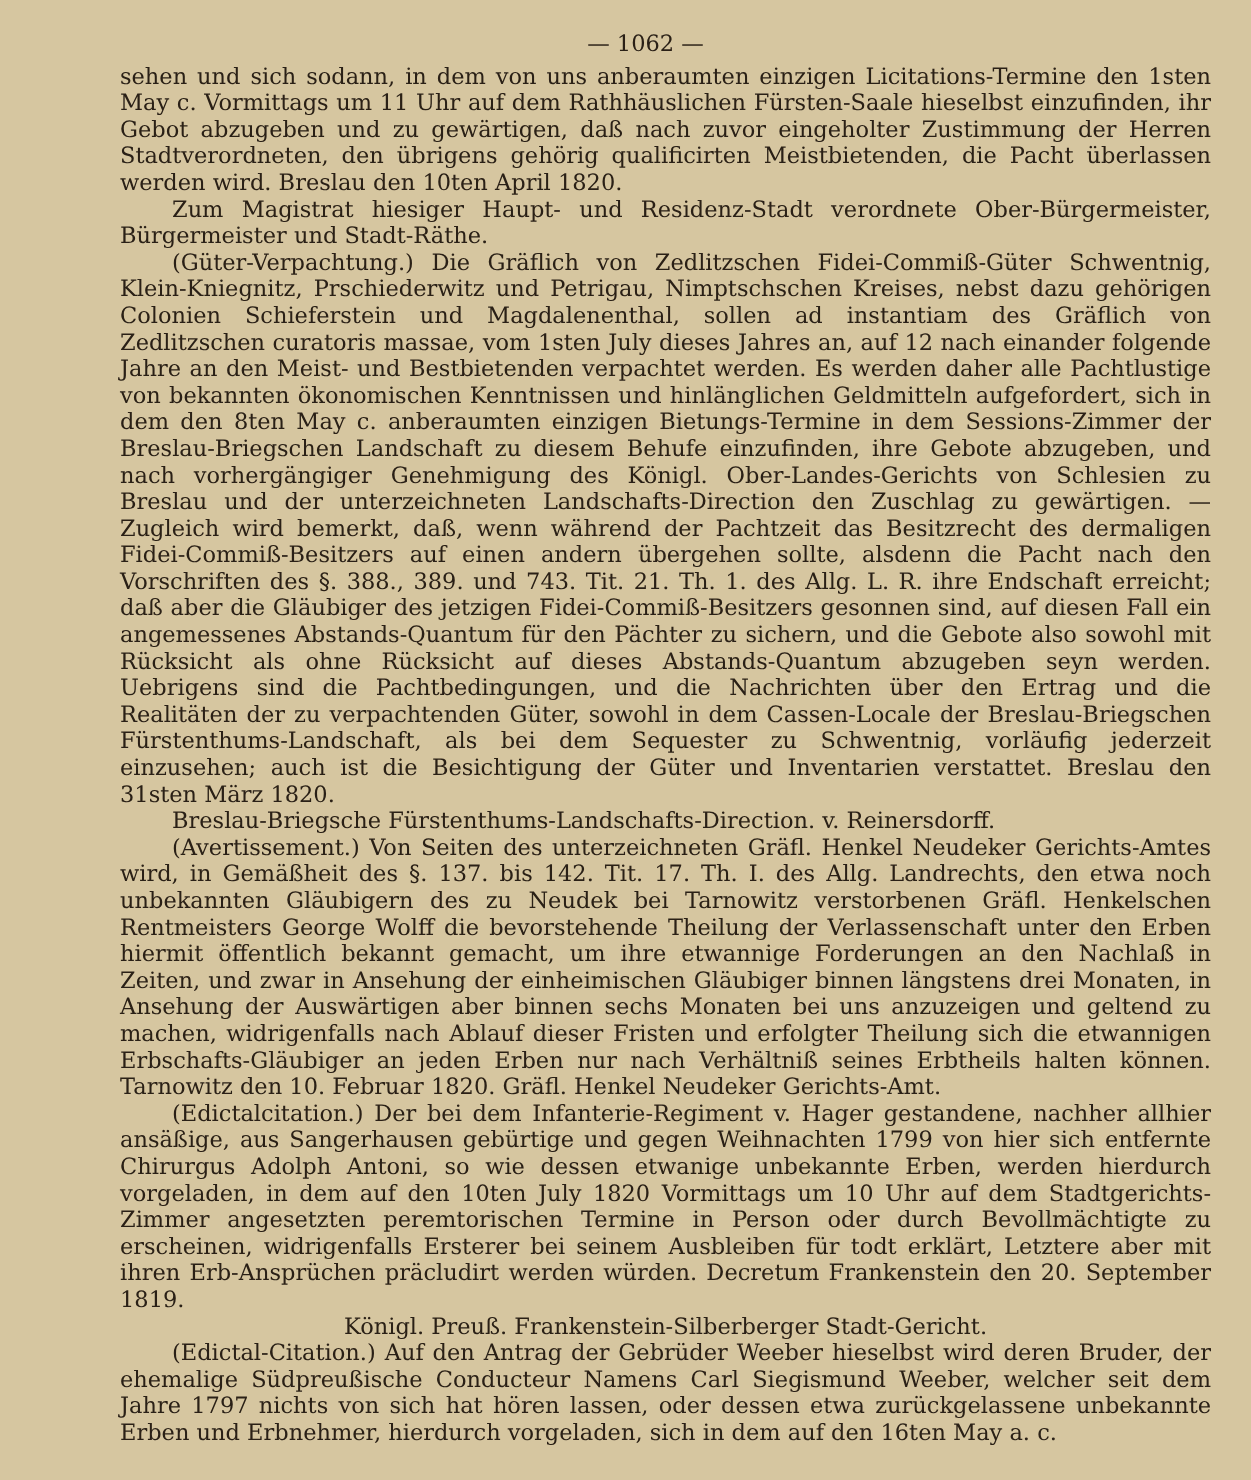— 1062 —
sehen und sich sodann, in dem von uns anberaumten einzigen Licitations-Termine den 1sten May c. Vormittags um 11 Uhr auf dem Rathhäuslichen Fürsten-Saale hieselbst einzufinden, ihr Gebot abzugeben und zu gewärtigen, daß nach zuvor eingeholter Zustimmung der Herren Stadtverordneten, den übrigens gehörig qualificirten Meistbietenden, die Pacht überlassen werden wird. Breslau den 10ten April 1820.
Zum Magistrat hiesiger Haupt- und Residenz-Stadt verordnete Ober-Bürgermeister, Bürgermeister und Stadt-Räthe.
(Güter-Verpachtung.) Die Gräflich von Zedlitzschen Fidei-Commiß-Güter Schwentnig, Klein-Kniegnitz, Prschiederwitz und Petrigau, Nimptschschen Kreises, nebst dazu gehörigen Colonien Schieferstein und Magdalenenthal, sollen ad instantiam des Gräflich von Zedlitzschen curatoris massae, vom 1sten July dieses Jahres an, auf 12 nach einander folgende Jahre an den Meist- und Bestbietenden verpachtet werden. Es werden daher alle Pachtlustige von bekannten ökonomischen Kenntnissen und hinlänglichen Geldmitteln aufgefordert, sich in dem den 8ten May c. anberaumten einzigen Bietungs-Termine in dem Sessions-Zimmer der Breslau-Briegschen Landschaft zu diesem Behufe einzufinden, ihre Gebote abzugeben, und nach vorhergängiger Genehmigung des Königl. Ober-Landes-Gerichts von Schlesien zu Breslau und der unterzeichneten Landschafts-Direction den Zuschlag zu gewärtigen. — Zugleich wird bemerkt, daß, wenn während der Pachtzeit das Besitzrecht des dermaligen Fidei-Commiß-Besitzers auf einen andern übergehen sollte, alsdenn die Pacht nach den Vorschriften des §. 388., 389. und 743. Tit. 21. Th. 1. des Allg. L. R. ihre Endschaft erreicht; daß aber die Gläubiger des jetzigen Fidei-Commiß-Besitzers gesonnen sind, auf diesen Fall ein angemessenes Abstands-Quantum für den Pächter zu sichern, und die Gebote also sowohl mit Rücksicht als ohne Rücksicht auf dieses Abstands-Quantum abzugeben seyn werden. Uebrigens sind die Pachtbedingungen, und die Nachrichten über den Ertrag und die Realitäten der zu verpachtenden Güter, sowohl in dem Cassen-Locale der Breslau-Briegschen Fürstenthums-Landschaft, als bei dem Sequester zu Schwentnig, vorläufig jederzeit einzusehen; auch ist die Besichtigung der Güter und Inventarien verstattet. Breslau den 31sten März 1820.
Breslau-Briegsche Fürstenthums-Landschafts-Direction. v. Reinersdorff.
(Avertissement.) Von Seiten des unterzeichneten Gräfl. Henkel Neudeker Gerichts-Amtes wird, in Gemäßheit des §. 137. bis 142. Tit. 17. Th. I. des Allg. Landrechts, den etwa noch unbekannten Gläubigern des zu Neudek bei Tarnowitz verstorbenen Gräfl. Henkelschen Rentmeisters George Wolff die bevorstehende Theilung der Verlassenschaft unter den Erben hiermit öffentlich bekannt gemacht, um ihre etwannige Forderungen an den Nachlaß in Zeiten, und zwar in Ansehung der einheimischen Gläubiger binnen längstens drei Monaten, in Ansehung der Auswärtigen aber binnen sechs Monaten bei uns anzuzeigen und geltend zu machen, widrigenfalls nach Ablauf dieser Fristen und erfolgter Theilung sich die etwannigen Erbschafts-Gläubiger an jeden Erben nur nach Verhältniß seines Erbtheils halten können. Tarnowitz den 10. Februar 1820. Gräfl. Henkel Neudeker Gerichts-Amt.
(Edictalcitation.) Der bei dem Infanterie-Regiment v. Hager gestandene, nachher allhier ansäßige, aus Sangerhausen gebürtige und gegen Weihnachten 1799 von hier sich entfernte Chirurgus Adolph Antoni, so wie dessen etwanige unbekannte Erben, werden hierdurch vorgeladen, in dem auf den 10ten July 1820 Vormittags um 10 Uhr auf dem Stadtgerichts-Zimmer angesetzten peremtorischen Termine in Person oder durch Bevollmächtigte zu erscheinen, widrigenfalls Ersterer bei seinem Ausbleiben für todt erklärt, Letztere aber mit ihren Erb-Ansprüchen präcludirt werden würden. Decretum Frankenstein den 20. September 1819.
Königl. Preuß. Frankenstein-Silberberger Stadt-Gericht.
(Edictal-Citation.) Auf den Antrag der Gebrüder Weeber hieselbst wird deren Bruder, der ehemalige Südpreußische Conducteur Namens Carl Siegismund Weeber, welcher seit dem Jahre 1797 nichts von sich hat hören lassen, oder dessen etwa zurückgelassene unbekannte Erben und Erbnehmer, hierdurch vorgeladen, sich in dem auf den 16ten May a. c.